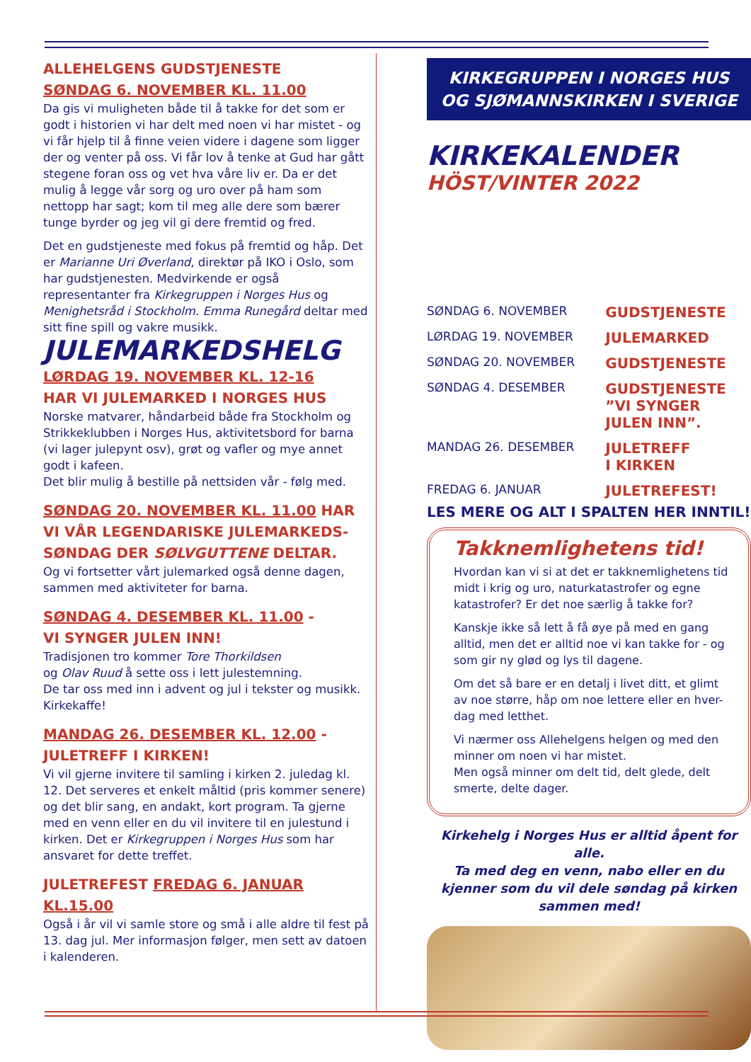ALLEHELGENS GUDSTJENESTE
SØNDAG 6. NOVEMBER KL. 11.00
Da gis vi muligheten både til å takke for det som er godt i historien vi har delt med noen vi har mistet - og vi får hjelp til å finne veien videre i dagene som ligger der og venter på oss. Vi får lov å tenke at Gud har gått stegene foran oss og vet hva våre liv er. Da er det mulig å legge vår sorg og uro over på ham som nettopp har sagt; kom til meg alle dere som bærer tunge byrder og jeg vil gi dere fremtid og fred.
Det en gudstjeneste med fokus på fremtid og håp. Det er Marianne Uri Øverland, direktør på IKO i Oslo, som har gudstjenesten. Medvirkende er også representanter fra Kirkegruppen i Norges Hus og Menighetsråd i Stockholm. Emma Runegård deltar med sitt fine spill og vakre musikk.
JULEMARKEDSHELG
LØRDAG 19. NOVEMBER KL. 12-16
HAR VI JULEMARKED I NORGES HUS
Norske matvarer, håndarbeid både fra Stockholm og Strikkeklubben i Norges Hus, aktivitetsbord for barna (vi lager julepynt osv), grøt og vafler og mye annet godt i kafeen.
Det blir mulig å bestille på nettsiden vår - følg med.
SØNDAG 20. NOVEMBER KL. 11.00 HAR VI VÅR LEGENDARISKE JULEMARKEDS-SØNDAG DER SØLVGUTTENE DELTAR.
Og vi fortsetter vårt julemarked også denne dagen, sammen med aktiviteter for barna.
SØNDAG 4. DESEMBER KL. 11.00 -
VI SYNGER JULEN INN!
Tradisjonen tro kommer Tore Thorkildsen
og Olav Ruud å sette oss i lett julestemning.
De tar oss med inn i advent og jul i tekster og musikk. Kirkekaffe!
MANDAG 26. DESEMBER KL. 12.00 -
JULETREFF I KIRKEN!
Vi vil gjerne invitere til samling i kirken 2. juledag kl. 12. Det serveres et enkelt måltid (pris kommer senere) og det blir sang, en andakt, kort program. Ta gjerne med en venn eller en du vil invitere til en julestund i kirken. Det er Kirkegruppen i Norges Hus som har ansvaret for dette treffet.
JULETREFEST FREDAG 6. JANUAR KL.15.00
Også i år vil vi samle store og små i alle aldre til fest på 13. dag jul. Mer informasjon følger, men sett av datoen i kalenderen.
KIRKEGRUPPEN I NORGES HUS
OG SJØMANNSKIRKEN I SVERIGE
KIRKEKALENDER
HÖST/VINTER 2022
| SØNDAG 6. NOVEMBER | GUDSTJENESTE |
| LØRDAG 19. NOVEMBER | JULEMARKED |
| SØNDAG 20. NOVEMBER | GUDSTJENESTE |
| SØNDAG 4. DESEMBER | GUDSTJENESTE ”VI SYNGER JULEN INN”. |
| MANDAG 26. DESEMBER | JULETREFF I KIRKEN |
| FREDAG 6. JANUAR | JULETREFEST! |
LES MERE OG ALT I SPALTEN HER INNTIL!
Takknemlighetens tid!
Hvordan kan vi si at det er takknemlighetens tid midt i krig og uro, naturkatastrofer og egne katastrofer? Er det noe særlig å takke for?
Kanskje ikke så lett å få øye på med en gang alltid, men det er alltid noe vi kan takke for - og som gir ny glød og lys til dagene.
Om det så bare er en detalj i livet ditt, et glimt av noe større, håp om noe lettere eller en hver-dag med letthet.
Vi nærmer oss Allehelgens helgen og med den minner om noen vi har mistet.
Men også minner om delt tid, delt glede, delt smerte, delte dager.
Kirkehelg i Norges Hus er alltid åpent for alle.
Ta med deg en venn, nabo eller en du kjenner som du vil dele søndag på kirken sammen med!